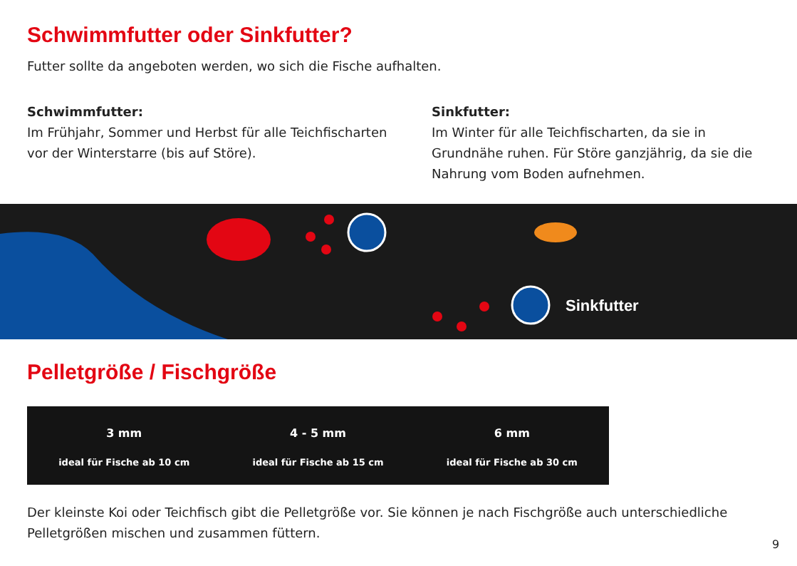Schwimmfutter oder Sinkfutter?
Futter sollte da angeboten werden, wo sich die Fische aufhalten.
Schwimmfutter:
Im Frühjahr, Sommer und Herbst für alle Teichfischarten vor der Winterstarre (bis auf Störe).
Sinkfutter:
Im Winter für alle Teichfischarten, da sie in Grundnähe ruhen. Für Störe ganzjährig, da sie die Nahrung vom Boden aufnehmen.
Sinkfutter
Pelletgröße / Fischgröße
3 mm
ideal für Fische ab 10 cm
4 - 5 mm
ideal für Fische ab 15 cm
6 mm
ideal für Fische ab 30 cm
Der kleinste Koi oder Teichfisch gibt die Pelletgröße vor. Sie können je nach Fischgröße auch unterschiedliche Pelletgrößen mischen und zusammen füttern.
9